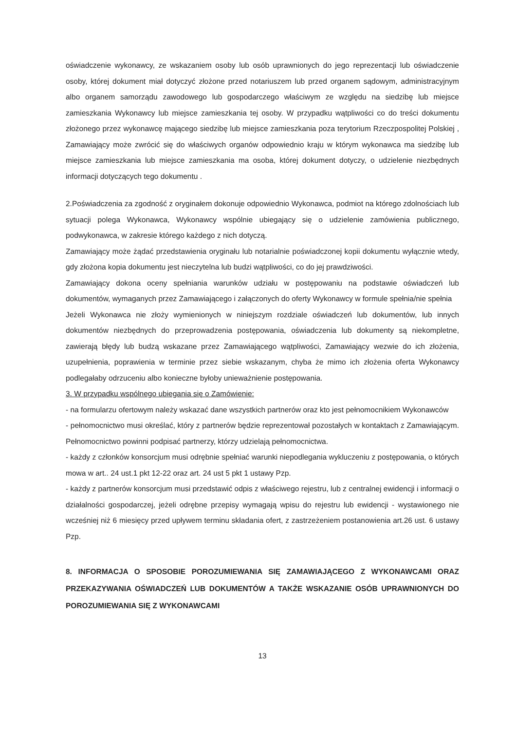oświadczenie wykonawcy, ze wskazaniem osoby lub osób uprawnionych do jego reprezentacji lub oświadczenie osoby, której dokument miał dotyczyć złożone przed notariuszem lub przed organem sądowym, administracyjnym albo organem samorządu zawodowego lub gospodarczego właściwym ze względu na siedzibę lub miejsce zamieszkania Wykonawcy lub miejsce zamieszkania tej osoby. W przypadku wątpliwości co do treści dokumentu złożonego przez wykonawcę mającego siedzibę lub miejsce zamieszkania poza terytorium Rzeczpospolitej Polskiej , Zamawiający może zwrócić się do właściwych organów odpowiednio kraju w którym wykonawca ma siedzibę lub miejsce zamieszkania lub miejsce zamieszkania ma osoba, której dokument dotyczy, o udzielenie niezbędnych informacji dotyczących tego dokumentu .
2.Poświadczenia za zgodność z oryginałem dokonuje odpowiednio Wykonawca, podmiot na którego zdolnościach lub sytuacji polega Wykonawca, Wykonawcy wspólnie ubiegający się o udzielenie zamówienia publicznego, podwykonawca, w zakresie którego każdego z nich dotyczą.
Zamawiający może żądać przedstawienia oryginału lub notarialnie poświadczonej kopii dokumentu wyłącznie wtedy, gdy złożona kopia dokumentu jest nieczytelna lub budzi wątpliwości, co do jej prawdziwości.
Zamawiający dokona oceny spełniania warunków udziału w postępowaniu na podstawie oświadczeń lub dokumentów, wymaganych przez Zamawiającego i załączonych do oferty Wykonawcy w formule spełnia/nie spełnia
Jeżeli Wykonawca nie złoży wymienionych w niniejszym rozdziale oświadczeń lub dokumentów, lub innych dokumentów niezbędnych do przeprowadzenia postępowania, oświadczenia lub dokumenty są niekompletne, zawierają błędy lub budzą wskazane przez Zamawiającego wątpliwości, Zamawiający wezwie do ich złożenia, uzupełnienia, poprawienia w terminie przez siebie wskazanym, chyba że mimo ich złożenia oferta Wykonawcy podlegałaby odrzuceniu albo konieczne byłoby unieważnienie postępowania.
3. W przypadku wspólnego ubiegania się o Zamówienie:
- na formularzu ofertowym należy wskazać dane wszystkich partnerów oraz kto jest pełnomocnikiem Wykonawców
- pełnomocnictwo musi określać, który z partnerów będzie reprezentował pozostałych w kontaktach z Zamawiającym. Pełnomocnictwo powinni podpisać partnerzy, którzy udzielają pełnomocnictwa.
- każdy z członków konsorcjum musi odrębnie spełniać warunki niepodlegania wykluczeniu z postępowania, o których mowa w art.. 24 ust.1 pkt 12-22 oraz art. 24 ust 5 pkt 1 ustawy Pzp.
- każdy z partnerów konsorcjum musi przedstawić odpis z właściwego rejestru, lub z centralnej ewidencji i informacji o działalności gospodarczej, jeżeli odrębne przepisy wymagają wpisu do rejestru lub ewidencji - wystawionego nie wcześniej niż 6 miesięcy przed upływem terminu składania ofert, z zastrzeżeniem postanowienia art.26 ust. 6 ustawy Pzp.
8. INFORMACJA O SPOSOBIE POROZUMIEWANIA SIĘ ZAMAWIAJĄCEGO Z WYKONAWCAMI ORAZ PRZEKAZYWANIA OŚWIADCZEŃ LUB DOKUMENTÓW A TAKŻE WSKAZANIE OSÓB UPRAWNIONYCH DO POROZUMIEWANIA SIĘ Z WYKONAWCAMI
13